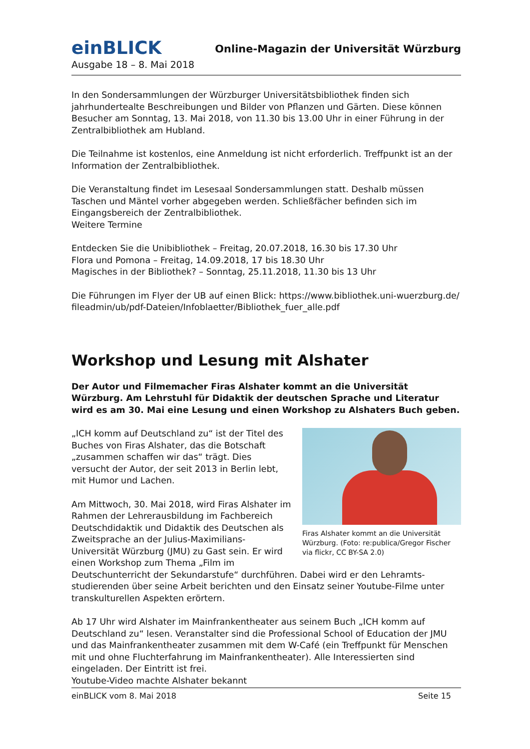einBLICK
Online-Magazin der Universität Würzburg
Ausgabe 18 – 8. Mai 2018
In den Sondersammlungen der Würzburger Universitätsbibliothek finden sich jahrhunderteal­te Beschreibungen und Bilder von Pflanzen und Gärten. Diese können Besucher am Sonntag, 13. Mai 2018, von 11.30 bis 13.00 Uhr in einer Führung in der Zentralbibliothek am Hubland.
Die Teilnahme ist kostenlos, eine Anmeldung ist nicht erforderlich. Treffpunkt ist an der Infor­mation der Zentralbibliothek.
Die Veranstaltung findet im Lesesaal Sondersammlungen statt. Deshalb müssen Taschen und Mäntel vorher abgegeben werden. Schließfächer befinden sich im Eingangsbereich der Zentralbibliothek.
Weitere Termine
Entdecken Sie die Unibibliothek – Freitag, 20.07.2018, 16.30 bis 17.30 Uhr
Flora und Pomona – Freitag, 14.09.2018, 17 bis 18.30 Uhr
Magisches in der Bibliothek? – Sonntag, 25.11.2018, 11.30 bis 13 Uhr
Die Führungen im Flyer der UB auf einen Blick: https://www.bibliothek.uni-wuerzburg.de/ fileadmin/ub/pdf-Dateien/Infoblaetter/Bibliothek_fuer_alle.pdf
Workshop und Lesung mit Alshater
Der Autor und Filmemacher Firas Alshater kommt an die Universität Würzburg. Am Lehrstuhl für Didaktik der deutschen Sprache und Literatur wird es am 30. Mai eine Lesung und einen Workshop zu Alshaters Buch geben.
Firas Alshater kommt an die Universität Würzburg. (Foto: re:publica/Gregor Fischer via flickr, CC BY-SA 2.0)
„ICH komm auf Deutschland zu“ ist der Titel des Buches von Firas Alshater, das die Botschaft „zusam­men schaffen wir das“ trägt. Dies versucht der Autor, der seit 2013 in Berlin lebt, mit Humor und Lachen.
Am Mittwoch, 30. Mai 2018, wird Firas Alshater im Rahmen der Lehrerausbildung im Fachbereich Deutschdidaktik und Didaktik des Deutschen als Zweitsprache an der Julius-Maximilians-Universität Würzburg (JMU) zu Gast sein. Er wird einen Workshop zum Thema „Film im Deutschunterricht der Sekun­darstufe“ durchführen. Dabei wird er den Lehramts­studierenden über seine Arbeit berichten und den Einsatz seiner Youtube-Filme unter trans­kulturellen Aspekten erörtern.
Ab 17 Uhr wird Alshater im Mainfrankentheater aus seinem Buch „ICH komm auf Deutschland zu“ lesen. Veranstalter sind die Professional School of Education der JMU und das Mainfran­kentheater zusammen mit dem W-Café (ein Treffpunkt für Menschen mit und ohne Fluchter­fahrung im Mainfrankentheater). Alle Interessierten sind eingeladen. Der Eintritt ist frei.
Youtube-Video machte Alshater bekannt
einBLICK vom 8. Mai 2018 Seite 15